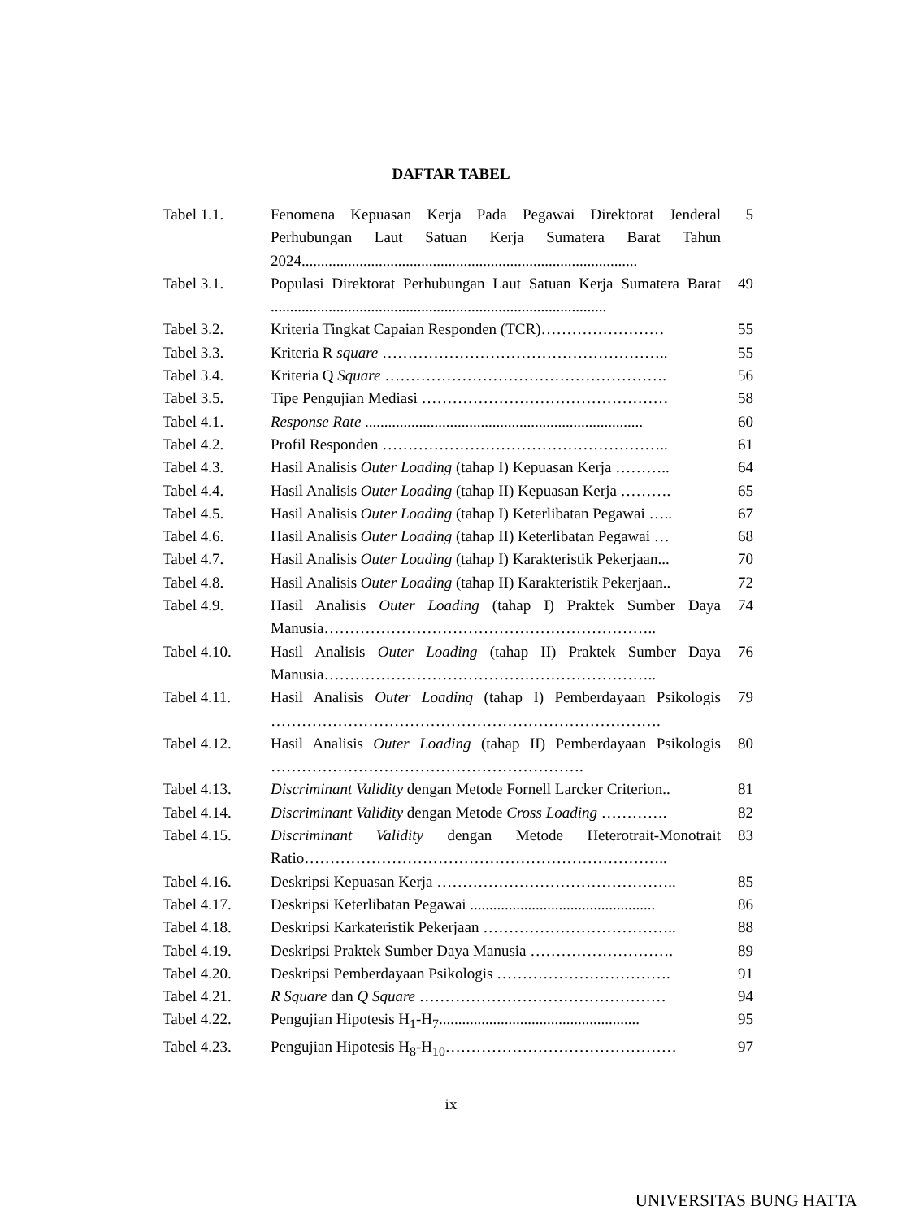DAFTAR TABEL
| Tabel 1.1. | Fenomena Kepuasan Kerja Pada Pegawai Direktorat Jenderal Perhubungan Laut Satuan Kerja Sumatera Barat Tahun 2024....................................................................................... | 5 |
| Tabel 3.1. | Populasi Direktorat Perhubungan Laut Satuan Kerja Sumatera Barat ....................................................................................... | 49 |
| Tabel 3.2. | Kriteria Tingkat Capaian Responden (TCR)…………………… | 55 |
| Tabel 3.3. | Kriteria R square ……………………………………………….. | 55 |
| Tabel 3.4. | Kriteria Q Square ………………………………………………. | 56 |
| Tabel 3.5. | Tipe Pengujian Mediasi ………………………………………… | 58 |
| Tabel 4.1. | Response Rate ........................................................................ | 60 |
| Tabel 4.2. | Profil Responden ……………………………………………….. | 61 |
| Tabel 4.3. | Hasil Analisis Outer Loading (tahap I) Kepuasan Kerja ……….. | 64 |
| Tabel 4.4. | Hasil Analisis Outer Loading (tahap II) Kepuasan Kerja ………. | 65 |
| Tabel 4.5. | Hasil Analisis Outer Loading (tahap I) Keterlibatan Pegawai ….. | 67 |
| Tabel 4.6. | Hasil Analisis Outer Loading (tahap II) Keterlibatan Pegawai … | 68 |
| Tabel 4.7. | Hasil Analisis Outer Loading (tahap I) Karakteristik Pekerjaan... | 70 |
| Tabel 4.8. | Hasil Analisis Outer Loading (tahap II) Karakteristik Pekerjaan.. | 72 |
| Tabel 4.9. | Hasil Analisis Outer Loading (tahap I) Praktek Sumber Daya Manusia……………………………………………………….. | 74 |
| Tabel 4.10. | Hasil Analisis Outer Loading (tahap II) Praktek Sumber Daya Manusia……………………………………………………….. | 76 |
| Tabel 4.11. | Hasil Analisis Outer Loading (tahap I) Pemberdayaan Psikologis …………………………………………………………………. | 79 |
| Tabel 4.12. | Hasil Analisis Outer Loading (tahap II) Pemberdayaan Psikologis ……………………………………………………. | 80 |
| Tabel 4.13. | Discriminant Validity dengan Metode Fornell Larcker Criterion.. | 81 |
| Tabel 4.14. | Discriminant Validity dengan Metode Cross Loading …………. | 82 |
| Tabel 4.15. | Discriminant Validity dengan Metode Heterotrait-Monotrait Ratio…………………………………………………………….. | 83 |
| Tabel 4.16. | Deskripsi Kepuasan Kerja ……………………………………….. | 85 |
| Tabel 4.17. | Deskripsi Keterlibatan Pegawai ................................................ | 86 |
| Tabel 4.18. | Deskripsi Karkateristik Pekerjaan ……………………………….. | 88 |
| Tabel 4.19. | Deskripsi Praktek Sumber Daya Manusia ………………………. | 89 |
| Tabel 4.20. | Deskripsi Pemberdayaan Psikologis ……………………………. | 91 |
| Tabel 4.21. | R Square dan Q Square ………………………………………… | 94 |
| Tabel 4.22. | Pengujian Hipotesis H<sub>1</sub>-H<sub>7</sub>.................................................... | 95 |
| Tabel 4.23. | Pengujian Hipotesis H<sub>8</sub>-H<sub>10</sub>……………………………………… | 97 |
ix
UNIVERSITAS BUNG HATTA